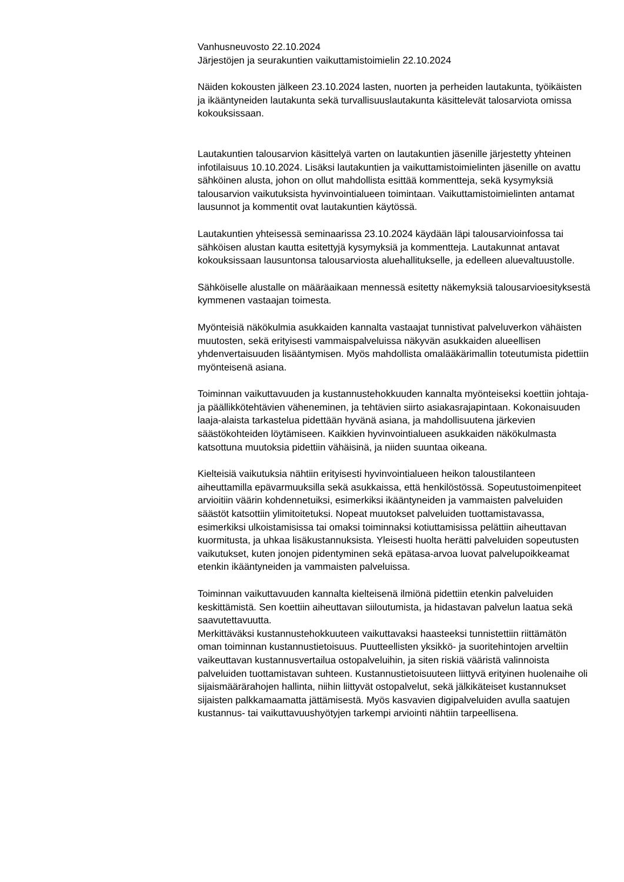Vanhusneuvosto 22.10.2024
Järjestöjen ja seurakuntien vaikuttamistoimielin 22.10.2024
Näiden kokousten jälkeen 23.10.2024 lasten, nuorten ja perheiden lautakunta, työikäisten ja ikääntyneiden lautakunta sekä turvallisuuslautakunta käsittelevät talosarviota omissa kokouksissaan.
Lautakuntien talousarvion käsittelyä varten on lautakuntien jäsenille järjestetty yhteinen infotilaisuus 10.10.2024. Lisäksi lautakuntien ja vaikuttamistoimielinten jäsenille on avattu sähköinen alusta, johon on ollut mahdollista esittää kommentteja, sekä kysymyksiä talousarvion vaikutuksista hyvinvointialueen toimintaan. Vaikuttamistoimielinten antamat lausunnot ja kommentit ovat lautakuntien käytössä.
Lautakuntien yhteisessä seminaarissa 23.10.2024 käydään läpi talousarvioinfossa tai sähköisen alustan kautta esitettyjä kysymyksiä ja kommentteja. Lautakunnat antavat kokouksissaan lausuntonsa talousarviosta aluehallitukselle, ja edelleen aluevaltuustolle.
Sähköiselle alustalle on määräaikaan mennessä esitetty näkemyksiä talousarvioesityksestä kymmenen vastaajan toimesta.
Myönteisiä näkökulmia asukkaiden kannalta vastaajat tunnistivat palveluverkon vähäisten muutosten, sekä erityisesti vammaispalveluissa näkyvän asukkaiden alueellisen yhdenvertaisuuden lisääntymisen. Myös mahdollista omalääkärimallin toteutumista pidettiin myönteisenä asiana.
Toiminnan vaikuttavuuden ja kustannustehokkuuden kannalta myönteiseksi koettiin johtaja- ja päällikkötehtävien väheneminen, ja tehtävien siirto asiakasrajapintaan. Kokonaisuuden laaja-alaista tarkastelua pidettään hyvänä asiana, ja mahdollisuutena järkevien säästökohteiden löytämiseen. Kaikkien hyvinvointialueen asukkaiden näkökulmasta katsottuna muutoksia pidettiin vähäisinä, ja niiden suuntaa oikeana.
Kielteisiä vaikutuksia nähtiin erityisesti hyvinvointialueen heikon taloustilanteen aiheuttamilla epävarmuuksilla sekä asukkaissa, että henkilöstössä. Sopeutustoimenpiteet arvioitiin väärin kohdennetuiksi, esimerkiksi ikääntyneiden ja vammaisten palveluiden säästöt katsottiin ylimitoitetuksi. Nopeat muutokset palveluiden tuottamistavassa, esimerkiksi ulkoistamisissa tai omaksi toiminnaksi kotiuttamisissa pelättiin aiheuttavan kuormitusta, ja uhkaa lisäkustannuksista. Yleisesti huolta herätti palveluiden sopeutusten vaikutukset, kuten jonojen pidentyminen sekä epätasa-arvoa luovat palvelupoikkeamat etenkin ikääntyneiden ja vammaisten palveluissa.
Toiminnan vaikuttavuuden kannalta kielteisenä ilmiönä pidettiin etenkin palveluiden keskittämistä. Sen koettiin aiheuttavan siiloutumista, ja hidastavan palvelun laatua sekä saavutettavuutta.
Merkittäväksi kustannustehokkuuteen vaikuttavaksi haasteeksi tunnistettiin riittämätön oman toiminnan kustannustietoisuus. Puutteellisten yksikkö- ja suoritehintojen arveltiin vaikeuttavan kustannusvertailua ostopalveluihin, ja siten riskiä vääristä valinnoista palveluiden tuottamistavan suhteen. Kustannustietoisuuteen liittyvä erityinen huolenaihe oli sijaismäärärahojen hallinta, niihin liittyvät ostopalvelut, sekä jälkikäteiset kustannukset sijaisten palkkamaamatta jättämisestä. Myös kasvavien digipalveluiden avulla saatujen kustannus- tai vaikuttavuushyötyjen tarkempi arviointi nähtiin tarpeellisena.